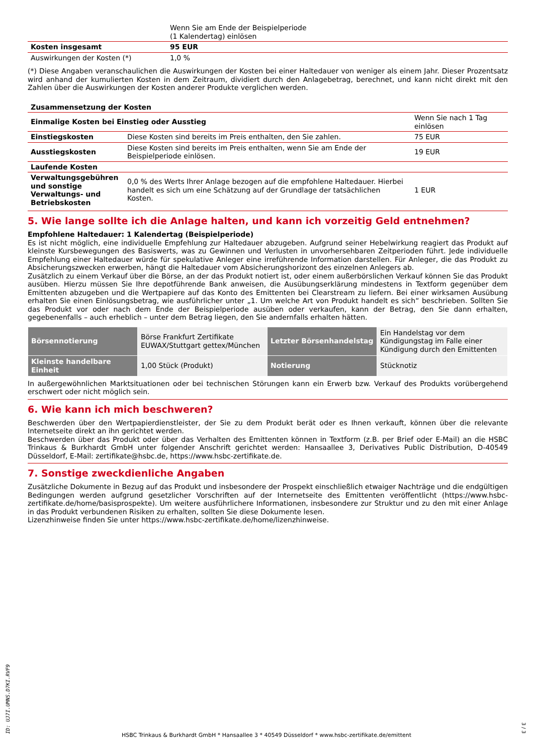| | Wenn Sie am Ende der Beispielperiode (1 Kalendertag) einlösen | |
| Kosten insgesamt | 95 EUR | |
| Auswirkungen der Kosten (*) | 1,0 % | |
(*) Diese Angaben veranschaulichen die Auswirkungen der Kosten bei einer Haltedauer von weniger als einem Jahr. Dieser Prozentsatz wird anhand der kumulierten Kosten in dem Zeitraum, dividiert durch den Anlagebetrag, berechnet, und kann nicht direkt mit den Zahlen über die Auswirkungen der Kosten anderer Produkte verglichen werden.
| Zusammensetzung der Kosten | | |
| --- | --- | --- |
| Einmalige Kosten bei Einstieg oder Ausstieg | | Wenn Sie nach 1 Tag einlösen |
| Einstiegskosten | Diese Kosten sind bereits im Preis enthalten, den Sie zahlen. | 75 EUR |
| Ausstiegskosten | Diese Kosten sind bereits im Preis enthalten, wenn Sie am Ende der Beispielperiode einlösen. | 19 EUR |
| Laufende Kosten | | |
| Verwaltungsgebühren und sonstige Verwaltungs- und Betriebskosten | 0,0 % des Werts Ihrer Anlage bezogen auf die empfohlene Haltedauer. Hierbei handelt es sich um eine Schätzung auf der Grundlage der tatsächlichen Kosten. | 1 EUR |
5. Wie lange sollte ich die Anlage halten, und kann ich vorzeitig Geld entnehmen?
Empfohlene Haltedauer: 1 Kalendertag (Beispielperiode)
Es ist nicht möglich, eine individuelle Empfehlung zur Haltedauer abzugeben. Aufgrund seiner Hebelwirkung reagiert das Produkt auf kleinste Kursbewegungen des Basiswerts, was zu Gewinnen und Verlusten in unvorhersehbaren Zeitperioden führt. Jede individuelle Empfehlung einer Haltedauer würde für spekulative Anleger eine irreführende Information darstellen. Für Anleger, die das Produkt zu Absicherungszwecken erwerben, hängt die Haltedauer vom Absicherungshorizont des einzelnen Anlegers ab.
Zusätzlich zu einem Verkauf über die Börse, an der das Produkt notiert ist, oder einem außerbörslichen Verkauf können Sie das Produkt ausüben. Hierzu müssen Sie Ihre depotführende Bank anweisen, die Ausübungserklärung mindestens in Textform gegenüber dem Emittenten abzugeben und die Wertpapiere auf das Konto des Emittenten bei Clearstream zu liefern. Bei einer wirksamen Ausübung erhalten Sie einen Einlösungsbetrag, wie ausführlicher unter „1. Um welche Art von Produkt handelt es sich“ beschrieben. Sollten Sie das Produkt vor oder nach dem Ende der Beispielperiode ausüben oder verkaufen, kann der Betrag, den Sie dann erhalten, gegebenenfalls – auch erheblich – unter dem Betrag liegen, den Sie andernfalls erhalten hätten.
| Börsennotierung | Börse Frankfurt Zertifikate EUWAX/Stuttgart gettex/München | Letzter Börsenhandelstag | Ein Handelstag vor dem Kündigungstag im Falle einer Kündigung durch den Emittenten |
| Kleinste handelbare Einheit | 1,00 Stück (Produkt) | Notierung | Stücknotiz |
In außergewöhnlichen Marktsituationen oder bei technischen Störungen kann ein Erwerb bzw. Verkauf des Produkts vorübergehend erschwert oder nicht möglich sein.
6. Wie kann ich mich beschweren?
Beschwerden über den Wertpapierdienstleister, der Sie zu dem Produkt berät oder es Ihnen verkauft, können über die relevante Internetseite direkt an ihn gerichtet werden.
Beschwerden über das Produkt oder über das Verhalten des Emittenten können in Textform (z.B. per Brief oder E-Mail) an die HSBC Trinkaus & Burkhardt GmbH unter folgender Anschrift gerichtet werden: Hansaallee 3, Derivatives Public Distribution, D-40549 Düsseldorf, E-Mail: zertifikate@hsbc.de, https://www.hsbc-zertifikate.de.
7. Sonstige zweckdienliche Angaben
Zusätzliche Dokumente in Bezug auf das Produkt und insbesondere der Prospekt einschließlich etwaiger Nachträge und die endgültigen Bedingungen werden aufgrund gesetzlicher Vorschriften auf der Internetseite des Emittenten veröffentlicht (https://www.hsbc-zertifikate.de/home/basisprospekte). Um weitere ausführlichere Informationen, insbesondere zur Struktur und zu den mit einer Anlage in das Produkt verbundenen Risiken zu erhalten, sollten Sie diese Dokumente lesen.
Lizenzhinweise finden Sie unter https://www.hsbc-zertifikate.de/home/lizenzhinweise.
ID: UJ7I.UMNS.D7KI.RVF9
HSBC Trinkaus & Burkhardt GmbH * Hansaallee 3 * 40549 Düsseldorf * www.hsbc-zertifikate.de/emittent
3 / 3